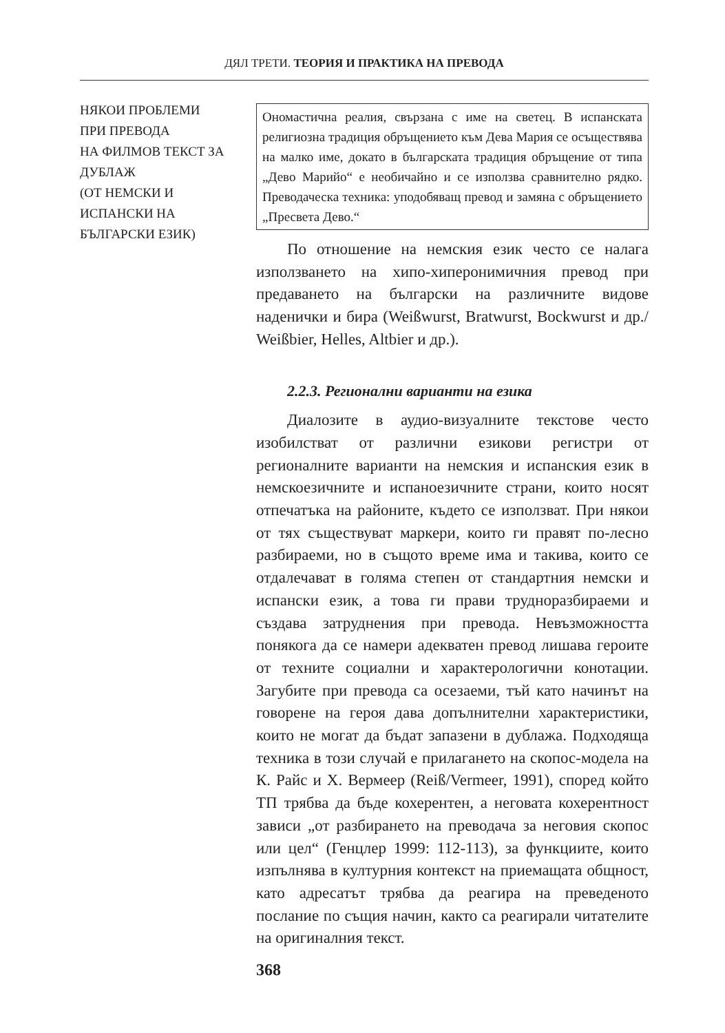ДЯЛ ТРЕТИ. ТЕОРИЯ И ПРАКТИКА НА ПРЕВОДА
НЯКОИ ПРОБЛЕМИ
ПРИ ПРЕВОДА
НА ФИЛМОВ ТЕКСТ ЗА
ДУБЛАЖ
(ОТ НЕМСКИ И
ИСПАНСКИ НА
БЪЛГАРСКИ ЕЗИК)
Ономастична реалия, свързана с име на светец. В испанската религиозна традиция обръщението към Дева Мария се осъществява на малко име, докато в българската традиция обръщение от типа „Дево Марийо“ е необичайно и се използва сравнително рядко. Преводаческа техника: уподобяващ превод и замяна с обръщението „Пресвета Дево.“
По отношение на немския език често се налага използването на хипо-хиперонимичния превод при предаването на български на различните видове наденички и бира (Weißwurst, Bratwurst, Bockwurst и др./ Weißbier, Helles, Altbier и др.).
2.2.3. Регионални варианти на езика
Диалозите в аудио-визуалните текстове често изобилстват от различни езикови регистри от регионалните варианти на немския и испанския език в немскоезичните и испаноезичните страни, които носят отпечатъка на районите, където се използват. При някои от тях съществуват маркери, които ги правят по-лесно разбираеми, но в същото време има и такива, които се отдалечават в голяма степен от стандартния немски и испански език, а това ги прави трудноразбираеми и създава затруднения при превода. Невъзможността понякога да се намери адекватен превод лишава героите от техните социални и характерологични конотации. Загубите при превода са осезаеми, тъй като начинът на говорене на героя дава допълнителни характеристики, които не могат да бъдат запазени в дублажа. Подходяща техника в този случай е прилагането на скопос-модела на К. Райс и Х. Вермеер (Reiß/Vermeer, 1991), според който ТП трябва да бъде кохерентен, а неговата кохерентност зависи „от разбирането на преводача за неговия скопос или цел“ (Генцлер 1999: 112-113), за функциите, които изпълнява в културния контекст на приемащата общност, като адресатът трябва да реагира на преведеното послание по същия начин, както са реагирали читателите на оригиналния текст.
368